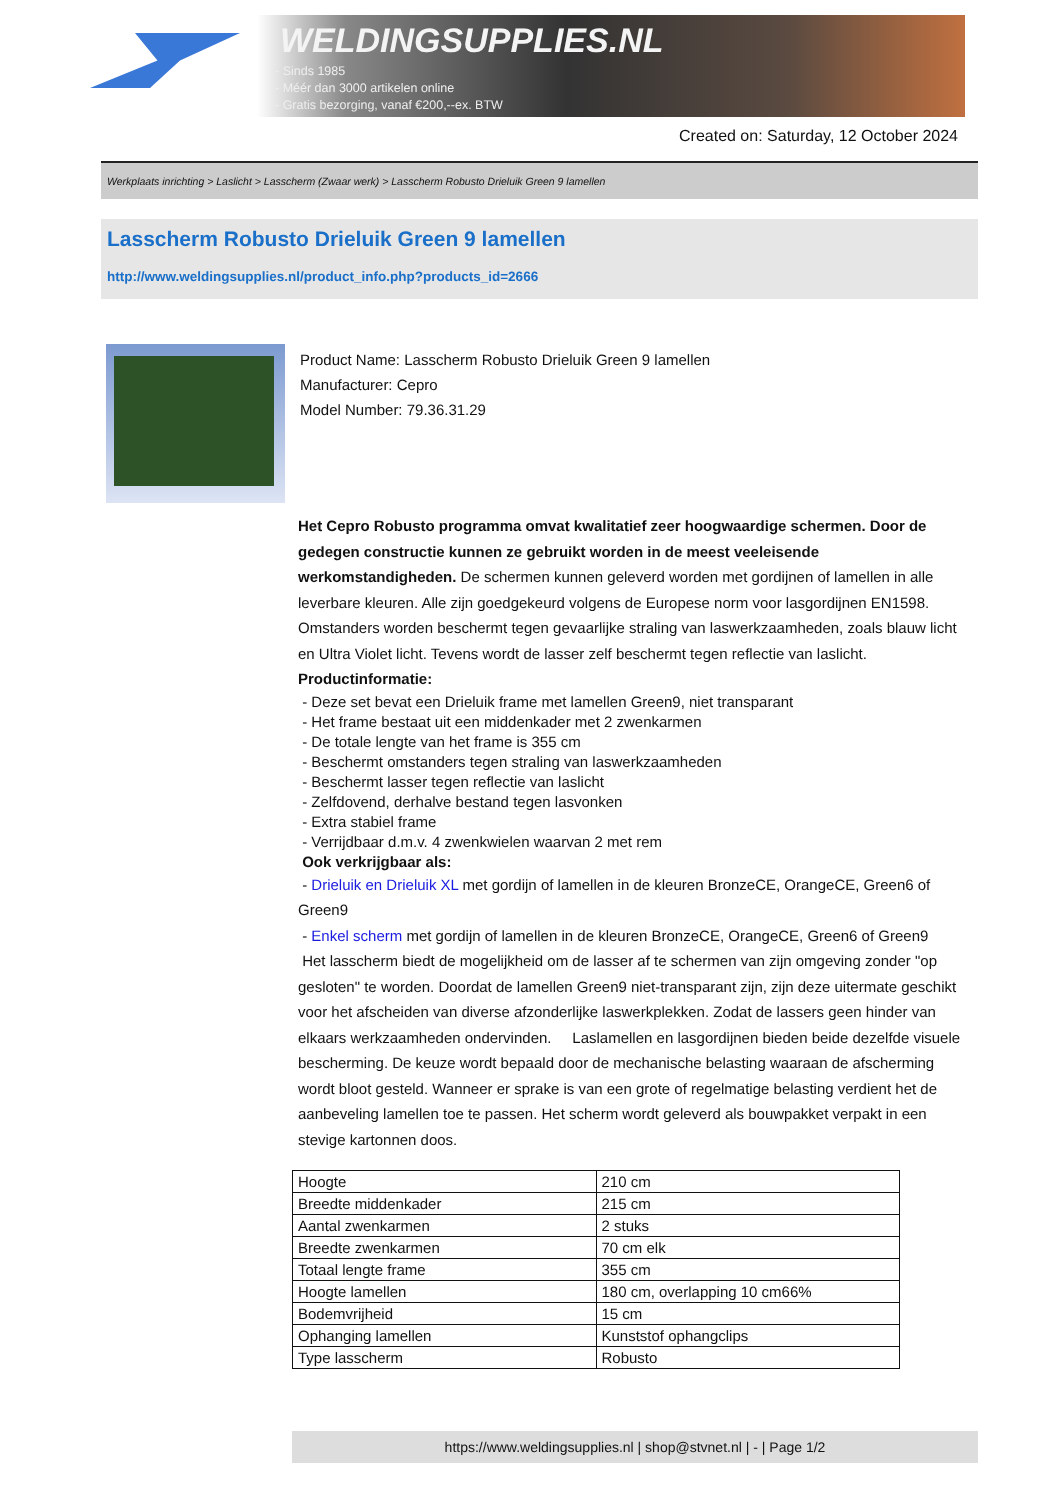WELDINGSUPPLIES.NL
- Sinds 1985
- Méér dan 3000 artikelen online
- Gratis bezorging, vanaf €200,--ex. BTW
Created on: Saturday, 12 October 2024
Werkplaats inrichting > Laslicht > Lasscherm (Zwaar werk) > Lasscherm Robusto Drieluik Green 9 lamellen
Lasscherm Robusto Drieluik Green 9 lamellen
http://www.weldingsupplies.nl/product_info.php?products_id=2666
Product Name: Lasscherm Robusto Drieluik Green 9 lamellen
Manufacturer: Cepro
Model Number: 79.36.31.29
Het Cepro Robusto programma omvat kwalitatief zeer hoogwaardige schermen. Door de gedegen constructie kunnen ze gebruikt worden in de meest veeleisende werkomstandigheden. De schermen kunnen geleverd worden met gordijnen of lamellen in alle leverbare kleuren. Alle zijn goedgekeurd volgens de Europese norm voor lasgordijnen EN1598. Omstanders worden beschermt tegen gevaarlijke straling van laswerkzaamheden, zoals blauw licht en Ultra Violet licht. Tevens wordt de lasser zelf beschermt tegen reflectie van laslicht. Productinformatie:
- Deze set bevat een Drieluik frame met lamellen Green9, niet transparant
- Het frame bestaat uit een middenkader met 2 zwenkarmen
- De totale lengte van het frame is 355 cm
- Beschermt omstanders tegen straling van laswerkzaamheden
- Beschermt lasser tegen reflectie van laslicht
- Zelfdovend, derhalve bestand tegen lasvonken
- Extra stabiel frame
- Verrijdbaar d.m.v. 4 zwenkwielen waarvan 2 met rem
Ook verkrijgbaar als:
- Drieluik en Drieluik XL met gordijn of lamellen in de kleuren BronzeCE, OrangeCE, Green6 of Green9
- Enkel scherm met gordijn of lamellen in de kleuren BronzeCE, OrangeCE, Green6 of Green9
Het lasscherm biedt de mogelijkheid om de lasser af te schermen van zijn omgeving zonder "op gesloten" te worden. Doordat de lamellen Green9 niet-transparant zijn, zijn deze uitermate geschikt voor het afscheiden van diverse afzonderlijke laswerkplekken. Zodat de lassers geen hinder van elkaars werkzaamheden ondervinden. Laslamellen en lasgordijnen bieden beide dezelfde visuele bescherming. De keuze wordt bepaald door de mechanische belasting waaraan de afscherming wordt bloot gesteld. Wanneer er sprake is van een grote of regelmatige belasting verdient het de aanbeveling lamellen toe te passen. Het scherm wordt geleverd als bouwpakket verpakt in een stevige kartonnen doos.
| Hoogte | 210 cm |
| Breedte middenkader | 215 cm |
| Aantal zwenkarmen | 2 stuks |
| Breedte zwenkarmen | 70 cm elk |
| Totaal lengte frame | 355 cm |
| Hoogte lamellen | 180 cm, overlapping 10 cm66% |
| Bodemvrijheid | 15 cm |
| Ophanging lamellen | Kunststof ophangclips |
| Type lasscherm | Robusto |
https://www.weldingsupplies.nl | shop@stvnet.nl | - | Page 1/2